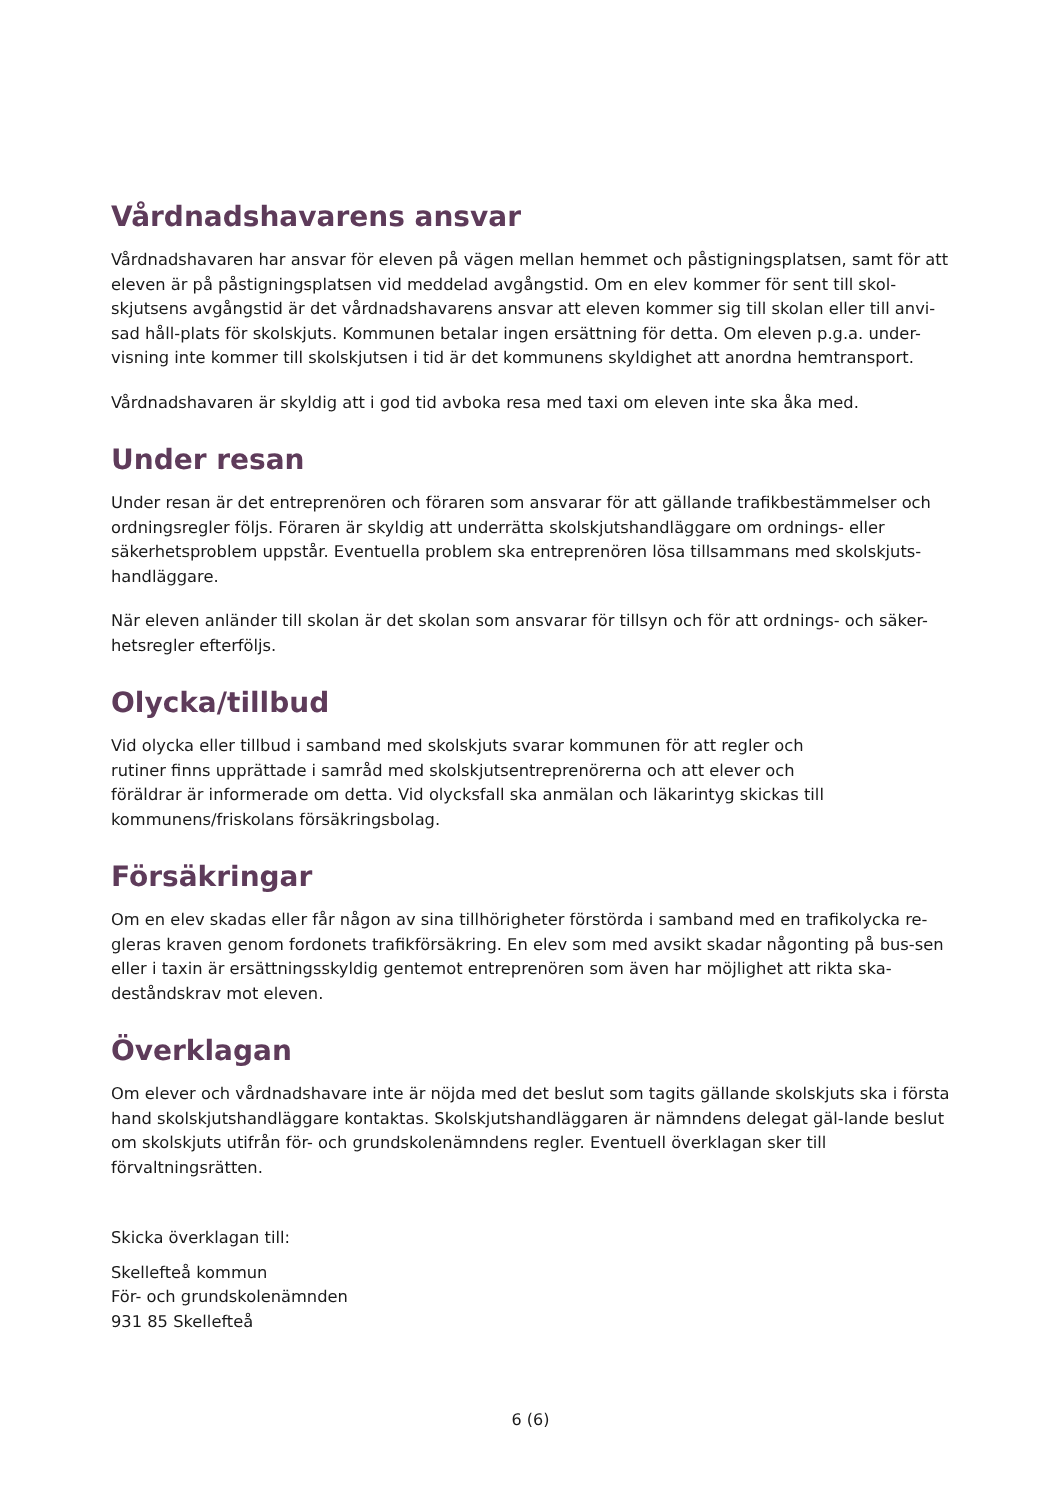Vårdnadshavarens ansvar
Vårdnadshavaren har ansvar för eleven på vägen mellan hemmet och påstigningsplatsen, samt för att eleven är på påstigningsplatsen vid meddelad avgångstid. Om en elev kommer för sent till skol-skjutsens avgångstid är det vårdnadshavarens ansvar att eleven kommer sig till skolan eller till anvi-sad håll-plats för skolskjuts. Kommunen betalar ingen ersättning för detta. Om eleven p.g.a. under-visning inte kommer till skolskjutsen i tid är det kommunens skyldighet att anordna hemtransport.
Vårdnadshavaren är skyldig att i god tid avboka resa med taxi om eleven inte ska åka med.
Under resan
Under resan är det entreprenören och föraren som ansvarar för att gällande trafikbestämmelser och ordningsregler följs. Föraren är skyldig att underrätta skolskjutshandläggare om ordnings- eller säkerhetsproblem uppstår. Eventuella problem ska entreprenören lösa tillsammans med skolskjuts-handläggare.
När eleven anländer till skolan är det skolan som ansvarar för tillsyn och för att ordnings- och säker-hetsregler efterföljs.
Olycka/tillbud
Vid olycka eller tillbud i samband med skolskjuts svarar kommunen för att regler och rutiner finns upprättade i samråd med skolskjutsentreprenörerna och att elever och föräldrar är informerade om detta. Vid olycksfall ska anmälan och läkarintyg skickas till kommunens/friskolans försäkringsbolag.
Försäkringar
Om en elev skadas eller får någon av sina tillhörigheter förstörda i samband med en trafikolycka re-gleras kraven genom fordonets trafikförsäkring. En elev som med avsikt skadar någonting på bus-sen eller i taxin är ersättningsskyldig gentemot entreprenören som även har möjlighet att rikta ska-deståndskrav mot eleven.
Överklagan
Om elever och vårdnadshavare inte är nöjda med det beslut som tagits gällande skolskjuts ska i första hand skolskjutshandläggare kontaktas. Skolskjutshandläggaren är nämndens delegat gäl-lande beslut om skolskjuts utifrån för- och grundskolenämndens regler. Eventuell överklagan sker till förvaltningsrätten.
Skicka överklagan till:
Skellefteå kommun
För- och grundskolenämnden
931 85 Skellefteå
6 (6)